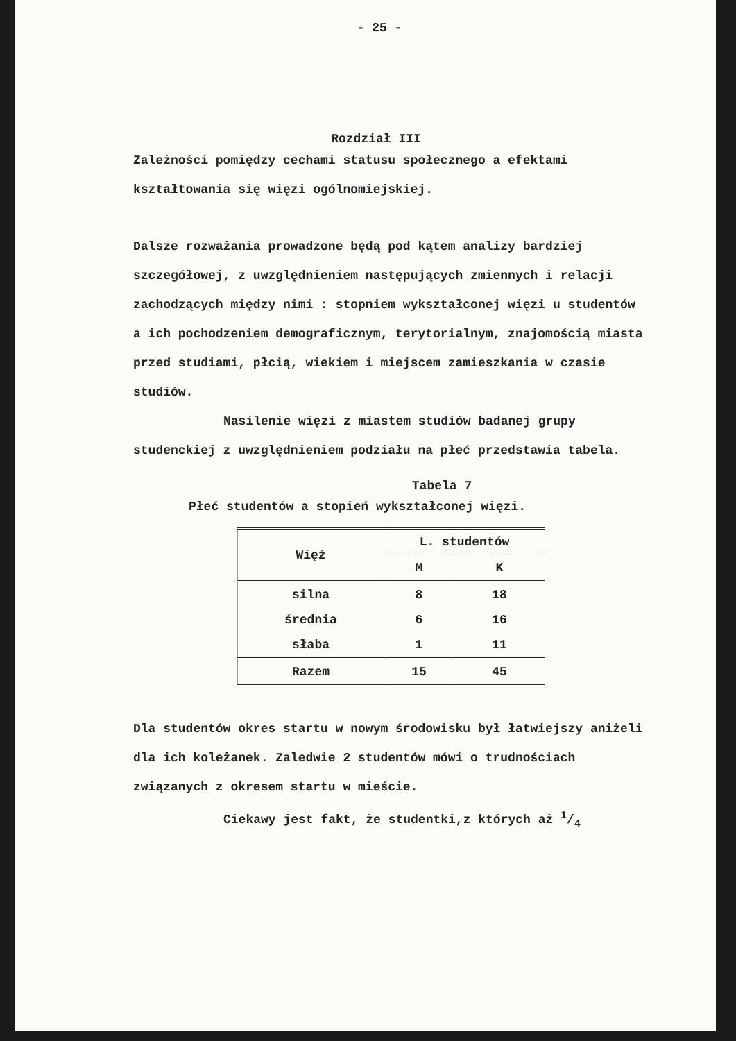- 25 -
Rozdział III
Zależności pomiędzy cechami statusu społecznego a efektami kształtowania się więzi ogólnomiejskiej.
Dalsze rozważania prowadzone będą pod kątem analizy bardziej szczegółowej, z uwzględnieniem następujących zmiennych i relacji zachodzących między nimi : stopniem wykształconej więzi u studentów a ich pochodzeniem demograficznym, terytorialnym, znajomością miasta przed studiami, płcią, wiekiem i miejscem zamieszkania w czasie studiów.
Nasilenie więzi z miastem studiów badanej grupy studenckiej z uwzględnieniem podziału na płeć przedstawia tabela.
Tabela 7
Płeć studentów a stopień wykształconej więzi.
| Więź | L. studentów | |
| --- | --- | --- |
| | M | K |
| silna | 8 | 18 |
| średnia | 6 | 16 |
| słaba | 1 | 11 |
| Razem | 15 | 45 |
Dla studentów okres startu w nowym środowisku był łatwiejszy aniżeli dla ich koleżanek. Zaledwie 2 studentów mówi o trudnościach związanych z okresem startu w mieście.
Ciekawy jest fakt, że studentki,z których aż 1/4